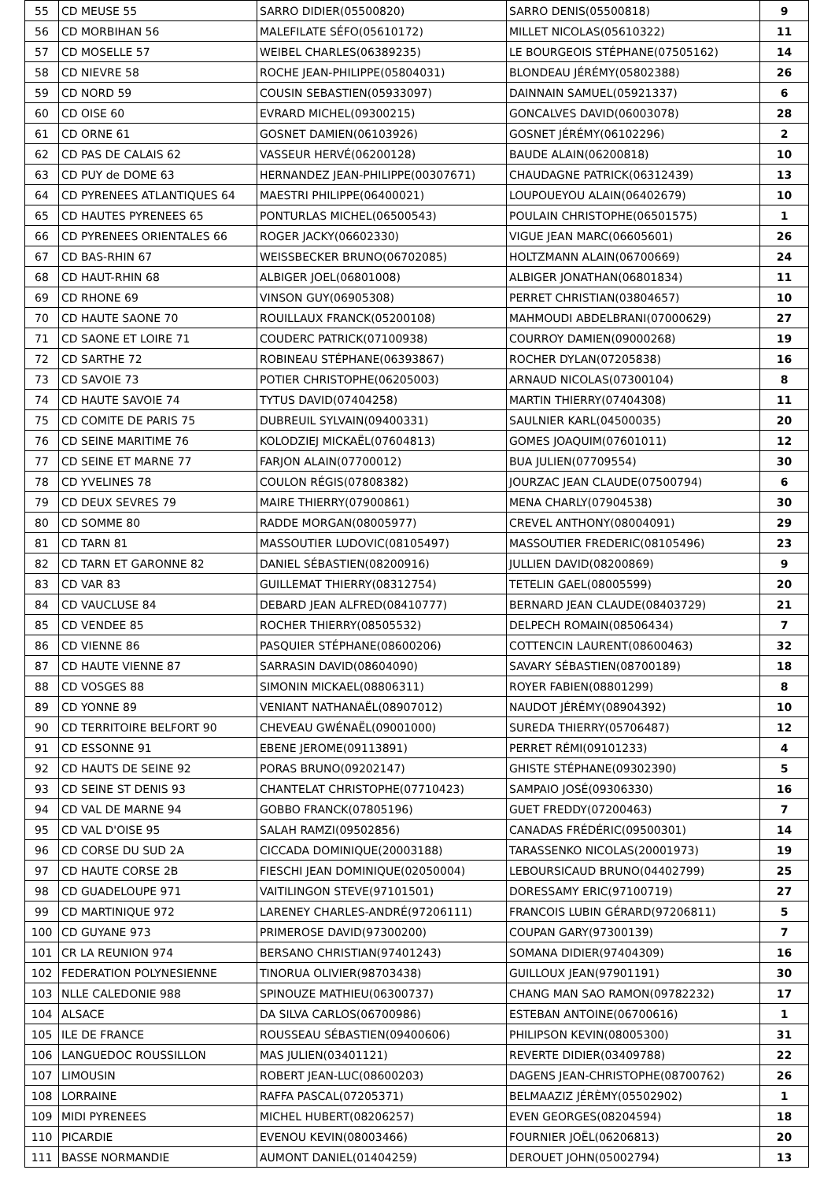| 55 | CD MEUSE 55 | SARRO DIDIER(05500820) | SARRO DENIS(05500818) | 9 |
| 56 | CD MORBIHAN 56 | MALEFILATE SÉFO(05610172) | MILLET NICOLAS(05610322) | 11 |
| 57 | CD MOSELLE 57 | WEIBEL CHARLES(06389235) | LE BOURGEOIS STÉPHANE(07505162) | 14 |
| 58 | CD NIEVRE 58 | ROCHE JEAN-PHILIPPE(05804031) | BLONDEAU JÉRÉMY(05802388) | 26 |
| 59 | CD NORD 59 | COUSIN SEBASTIEN(05933097) | DAINNAIN SAMUEL(05921337) | 6 |
| 60 | CD OISE 60 | EVRARD MICHEL(09300215) | GONCALVES DAVID(06003078) | 28 |
| 61 | CD ORNE 61 | GOSNET DAMIEN(06103926) | GOSNET JÉRÉMY(06102296) | 2 |
| 62 | CD PAS DE CALAIS 62 | VASSEUR HERVÉ(06200128) | BAUDE ALAIN(06200818) | 10 |
| 63 | CD PUY de DOME 63 | HERNANDEZ JEAN-PHILIPPE(00307671) | CHAUDAGNE PATRICK(06312439) | 13 |
| 64 | CD PYRENEES ATLANTIQUES 64 | MAESTRI PHILIPPE(06400021) | LOUPOUEYOU ALAIN(06402679) | 10 |
| 65 | CD HAUTES PYRENEES 65 | PONTURLAS MICHEL(06500543) | POULAIN CHRISTOPHE(06501575) | 1 |
| 66 | CD PYRENEES ORIENTALES 66 | ROGER JACKY(06602330) | VIGUE JEAN MARC(06605601) | 26 |
| 67 | CD BAS-RHIN 67 | WEISSBECKER BRUNO(06702085) | HOLTZMANN ALAIN(06700669) | 24 |
| 68 | CD HAUT-RHIN 68 | ALBIGER JOEL(06801008) | ALBIGER JONATHAN(06801834) | 11 |
| 69 | CD RHONE 69 | VINSON GUY(06905308) | PERRET CHRISTIAN(03804657) | 10 |
| 70 | CD HAUTE SAONE 70 | ROUILLAUX FRANCK(05200108) | MAHMOUDI ABDELBRANI(07000629) | 27 |
| 71 | CD SAONE ET LOIRE 71 | COUDERC PATRICK(07100938) | COURROY DAMIEN(09000268) | 19 |
| 72 | CD SARTHE 72 | ROBINEAU STÉPHANE(06393867) | ROCHER DYLAN(07205838) | 16 |
| 73 | CD SAVOIE 73 | POTIER CHRISTOPHE(06205003) | ARNAUD NICOLAS(07300104) | 8 |
| 74 | CD HAUTE SAVOIE 74 | TYTUS DAVID(07404258) | MARTIN THIERRY(07404308) | 11 |
| 75 | CD COMITE DE PARIS 75 | DUBREUIL SYLVAIN(09400331) | SAULNIER KARL(04500035) | 20 |
| 76 | CD SEINE MARITIME 76 | KOLODZIEJ MICKAËL(07604813) | GOMES JOAQUIM(07601011) | 12 |
| 77 | CD SEINE ET MARNE 77 | FARJON ALAIN(07700012) | BUA JULIEN(07709554) | 30 |
| 78 | CD YVELINES 78 | COULON RÉGIS(07808382) | JOURZAC JEAN CLAUDE(07500794) | 6 |
| 79 | CD DEUX SEVRES 79 | MAIRE THIERRY(07900861) | MENA CHARLY(07904538) | 30 |
| 80 | CD SOMME 80 | RADDE MORGAN(08005977) | CREVEL ANTHONY(08004091) | 29 |
| 81 | CD TARN 81 | MASSOUTIER LUDOVIC(08105497) | MASSOUTIER FREDERIC(08105496) | 23 |
| 82 | CD TARN ET GARONNE 82 | DANIEL SÉBASTIEN(08200916) | JULLIEN DAVID(08200869) | 9 |
| 83 | CD VAR 83 | GUILLEMAT THIERRY(08312754) | TETELIN GAEL(08005599) | 20 |
| 84 | CD VAUCLUSE 84 | DEBARD JEAN ALFRED(08410777) | BERNARD JEAN CLAUDE(08403729) | 21 |
| 85 | CD VENDEE 85 | ROCHER THIERRY(08505532) | DELPECH ROMAIN(08506434) | 7 |
| 86 | CD VIENNE 86 | PASQUIER STÉPHANE(08600206) | COTTENCIN LAURENT(08600463) | 32 |
| 87 | CD HAUTE VIENNE 87 | SARRASIN DAVID(08604090) | SAVARY SÉBASTIEN(08700189) | 18 |
| 88 | CD VOSGES 88 | SIMONIN MICKAEL(08806311) | ROYER FABIEN(08801299) | 8 |
| 89 | CD YONNE 89 | VENIANT NATHANAËL(08907012) | NAUDOT JÉRÉMY(08904392) | 10 |
| 90 | CD TERRITOIRE BELFORT 90 | CHEVEAU GWÉNAËL(09001000) | SUREDA THIERRY(05706487) | 12 |
| 91 | CD ESSONNE 91 | EBENE JEROME(09113891) | PERRET RÉMI(09101233) | 4 |
| 92 | CD HAUTS DE SEINE 92 | PORAS BRUNO(09202147) | GHISTE STÉPHANE(09302390) | 5 |
| 93 | CD SEINE ST DENIS 93 | CHANTELAT CHRISTOPHE(07710423) | SAMPAIO JOSÉ(09306330) | 16 |
| 94 | CD VAL DE MARNE 94 | GOBBO FRANCK(07805196) | GUET FREDDY(07200463) | 7 |
| 95 | CD VAL D'OISE 95 | SALAH RAMZI(09502856) | CANADAS FRÉDÉRIC(09500301) | 14 |
| 96 | CD CORSE DU SUD 2A | CICCADA DOMINIQUE(20003188) | TARASSENKO NICOLAS(20001973) | 19 |
| 97 | CD HAUTE CORSE 2B | FIESCHI JEAN DOMINIQUE(02050004) | LEBOURSICAUD BRUNO(04402799) | 25 |
| 98 | CD GUADELOUPE 971 | VAITILINGON STEVE(97101501) | DORESSAMY ERIC(97100719) | 27 |
| 99 | CD MARTINIQUE 972 | LARENEY CHARLES-ANDRÉ(97206111) | FRANCOIS LUBIN GÉRARD(97206811) | 5 |
| 100 | CD GUYANE 973 | PRIMEROSE DAVID(97300200) | COUPAN GARY(97300139) | 7 |
| 101 | CR LA REUNION 974 | BERSANO CHRISTIAN(97401243) | SOMANA DIDIER(97404309) | 16 |
| 102 | FEDERATION POLYNESIENNE | TINORUA OLIVIER(98703438) | GUILLOUX JEAN(97901191) | 30 |
| 103 | NLLE CALEDONIE 988 | SPINOUZE MATHIEU(06300737) | CHANG MAN SAO RAMON(09782232) | 17 |
| 104 | ALSACE | DA SILVA CARLOS(06700986) | ESTEBAN ANTOINE(06700616) | 1 |
| 105 | ILE DE FRANCE | ROUSSEAU SÉBASTIEN(09400606) | PHILIPSON KEVIN(08005300) | 31 |
| 106 | LANGUEDOC ROUSSILLON | MAS JULIEN(03401121) | REVERTE DIDIER(03409788) | 22 |
| 107 | LIMOUSIN | ROBERT JEAN-LUC(08600203) | DAGENS JEAN-CHRISTOPHE(08700762) | 26 |
| 108 | LORRAINE | RAFFA PASCAL(07205371) | BELMAAZIZ JÉRÈMY(05502902) | 1 |
| 109 | MIDI PYRENEES | MICHEL HUBERT(08206257) | EVEN GEORGES(08204594) | 18 |
| 110 | PICARDIE | EVENOU KEVIN(08003466) | FOURNIER JOËL(06206813) | 20 |
| 111 | BASSE NORMANDIE | AUMONT DANIEL(01404259) | DEROUET JOHN(05002794) | 13 |